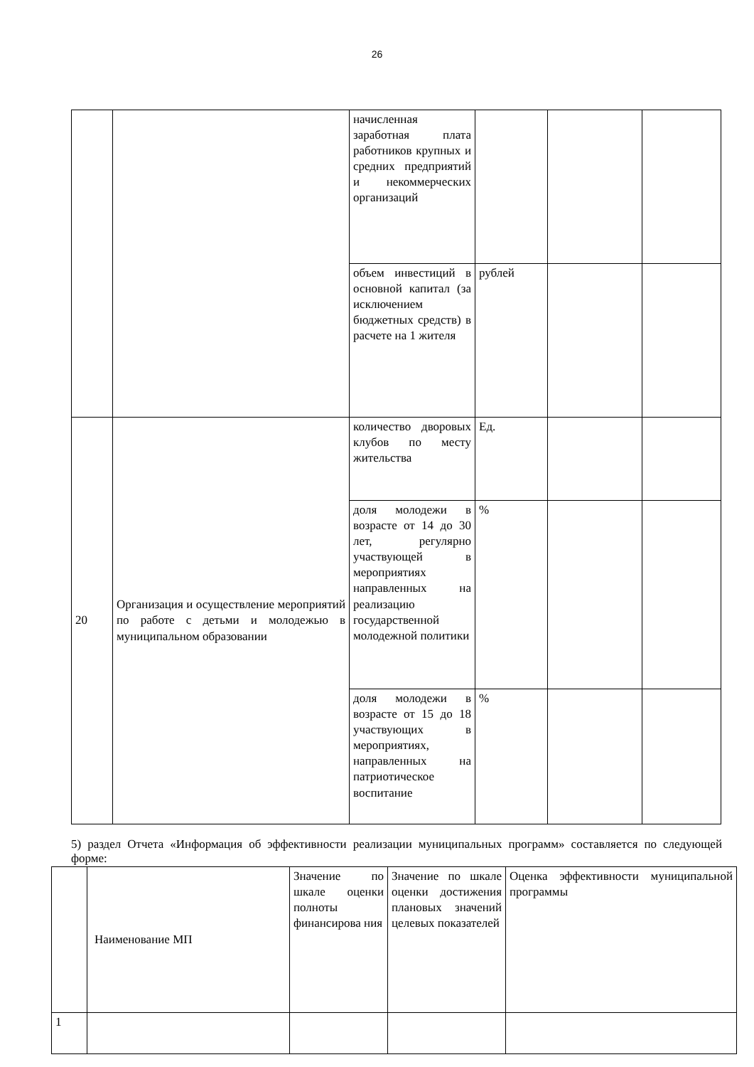26
| | | начисленная заработная плата работников крупных и средних предприятий и некоммерческих организаций | | | |
| | | объем инвестиций в основной капитал (за исключением бюджетных средств) в расчете на 1 жителя | рублей | | |
| 20 | Организация и осуществление мероприятий по работе с детьми и молодежью в муниципальном образовании | количество дворовых клубов по месту жительства | Ед. | | |
| | | доля молодежи в возрасте от 14 до 30 лет, регулярно участвующей в мероприятиях направленных на реализацию государственной молодежной политики | % | | |
| | | доля молодежи в возрасте от 15 до 18 участвующих в мероприятиях, направленных на патриотическое воспитание | % | | |
5) раздел Отчета «Информация об эффективности реализации муниципальных программ» составляется по следующей форме:
| | Наименование МП | Значение по шкале оценки полноты финансирова ния | Значение по шкале оценки достижения плановых значений целевых показателей | Оценка эффективности муниципальной программы |
| 1 | | | | |